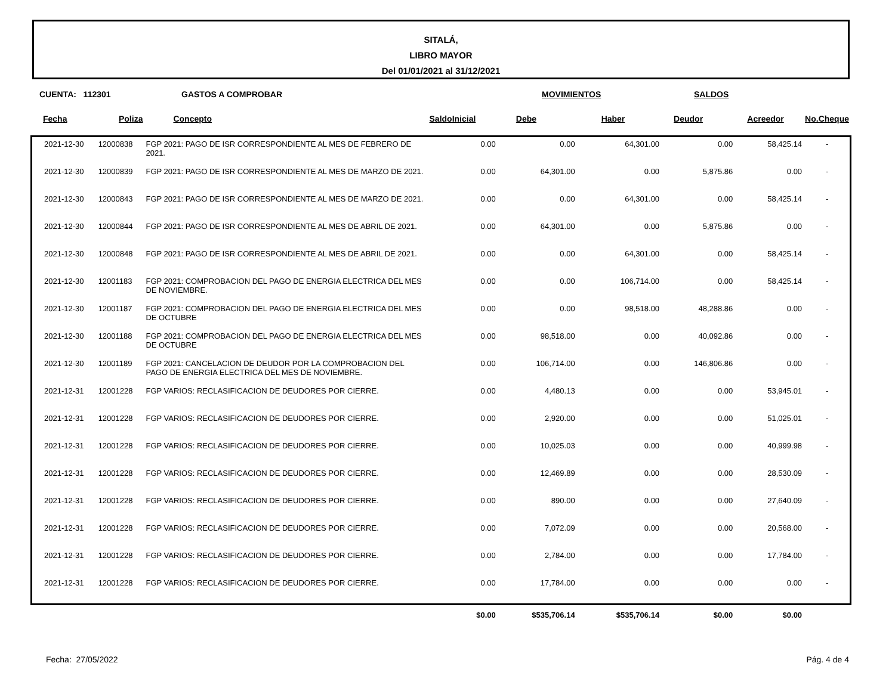SITALÁ,
LIBRO MAYOR
Del 01/01/2021 al 31/12/2021
CUENTA: 112301 GASTOS A COMPROBAR MOVIMIENTOS SALDOS
| Fecha | Poliza | Concepto | SaldoInicial | Debe | Haber | Deudor | Acreedor | No.Cheque |
| --- | --- | --- | --- | --- | --- | --- | --- | --- |
| 2021-12-30 | 12000838 | FGP 2021: PAGO DE ISR CORRESPONDIENTE AL MES DE FEBRERO DE 2021. | 0.00 | 0.00 | 64,301.00 | 0.00 | 58,425.14 | - |
| 2021-12-30 | 12000839 | FGP 2021: PAGO DE ISR CORRESPONDIENTE AL MES DE MARZO DE 2021. | 0.00 | 64,301.00 | 0.00 | 5,875.86 | 0.00 | - |
| 2021-12-30 | 12000843 | FGP 2021: PAGO DE ISR CORRESPONDIENTE AL MES DE MARZO DE 2021. | 0.00 | 0.00 | 64,301.00 | 0.00 | 58,425.14 | - |
| 2021-12-30 | 12000844 | FGP 2021: PAGO DE ISR CORRESPONDIENTE AL MES DE ABRIL DE 2021. | 0.00 | 64,301.00 | 0.00 | 5,875.86 | 0.00 | - |
| 2021-12-30 | 12000848 | FGP 2021: PAGO DE ISR CORRESPONDIENTE AL MES DE ABRIL DE 2021. | 0.00 | 0.00 | 64,301.00 | 0.00 | 58,425.14 | - |
| 2021-12-30 | 12001183 | FGP 2021: COMPROBACION DEL PAGO DE ENERGIA ELECTRICA DEL MES DE NOVIEMBRE. | 0.00 | 0.00 | 106,714.00 | 0.00 | 58,425.14 | - |
| 2021-12-30 | 12001187 | FGP 2021: COMPROBACION DEL PAGO DE ENERGIA ELECTRICA DEL MES DE OCTUBRE | 0.00 | 0.00 | 98,518.00 | 48,288.86 | 0.00 | - |
| 2021-12-30 | 12001188 | FGP 2021: COMPROBACION DEL PAGO DE ENERGIA ELECTRICA DEL MES DE OCTUBRE | 0.00 | 98,518.00 | 0.00 | 40,092.86 | 0.00 | - |
| 2021-12-30 | 12001189 | FGP 2021: CANCELACION DE DEUDOR POR LA COMPROBACION DEL PAGO DE ENERGIA ELECTRICA DEL MES DE NOVIEMBRE. | 0.00 | 106,714.00 | 0.00 | 146,806.86 | 0.00 | - |
| 2021-12-31 | 12001228 | FGP VARIOS: RECLASIFICACION DE DEUDORES POR CIERRE. | 0.00 | 4,480.13 | 0.00 | 0.00 | 53,945.01 | - |
| 2021-12-31 | 12001228 | FGP VARIOS: RECLASIFICACION DE DEUDORES POR CIERRE. | 0.00 | 2,920.00 | 0.00 | 0.00 | 51,025.01 | - |
| 2021-12-31 | 12001228 | FGP VARIOS: RECLASIFICACION DE DEUDORES POR CIERRE. | 0.00 | 10,025.03 | 0.00 | 0.00 | 40,999.98 | - |
| 2021-12-31 | 12001228 | FGP VARIOS: RECLASIFICACION DE DEUDORES POR CIERRE. | 0.00 | 12,469.89 | 0.00 | 0.00 | 28,530.09 | - |
| 2021-12-31 | 12001228 | FGP VARIOS: RECLASIFICACION DE DEUDORES POR CIERRE. | 0.00 | 890.00 | 0.00 | 0.00 | 27,640.09 | - |
| 2021-12-31 | 12001228 | FGP VARIOS: RECLASIFICACION DE DEUDORES POR CIERRE. | 0.00 | 7,072.09 | 0.00 | 0.00 | 20,568.00 | - |
| 2021-12-31 | 12001228 | FGP VARIOS: RECLASIFICACION DE DEUDORES POR CIERRE. | 0.00 | 2,784.00 | 0.00 | 0.00 | 17,784.00 | - |
| 2021-12-31 | 12001228 | FGP VARIOS: RECLASIFICACION DE DEUDORES POR CIERRE. | 0.00 | 17,784.00 | 0.00 | 0.00 | 0.00 | - |
| | | | $0.00 | $535,706.14 | $535,706.14 | $0.00 | $0.00 | |
Fecha: 27/05/2022 Pág. 4 de 4